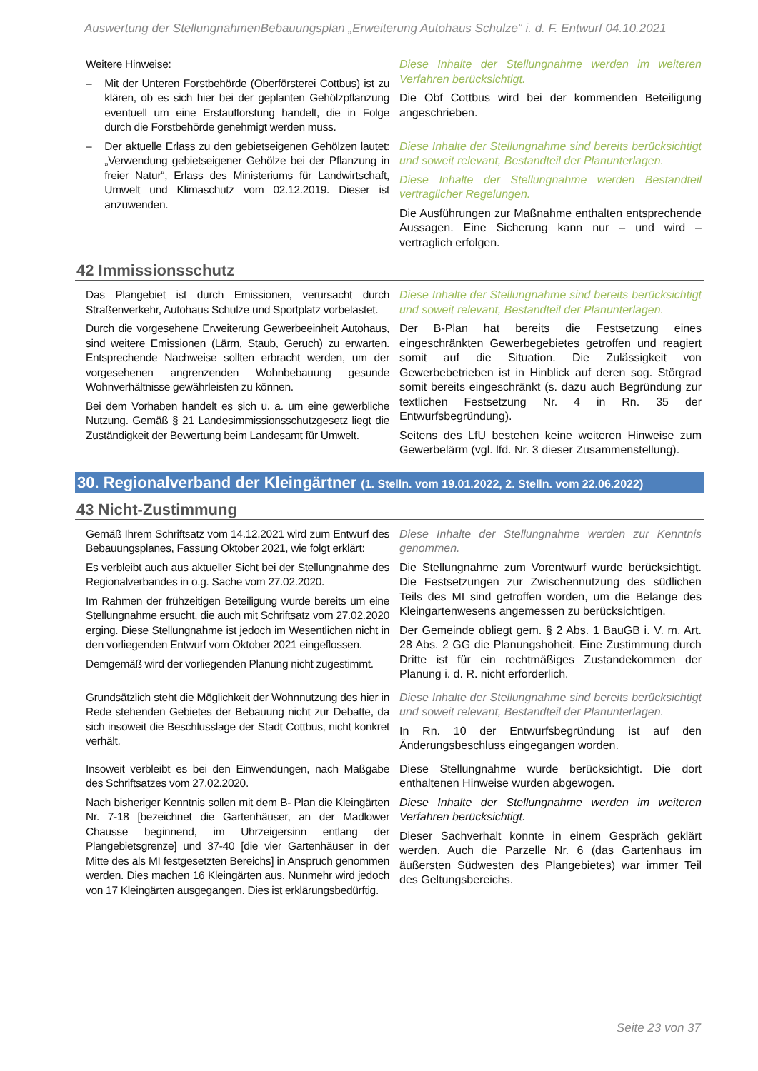Auswertung der StellungnahmenBebauungsplan „Erweiterung Autohaus Schulze“ i. d. F. Entwurf 04.10.2021
Weitere Hinweise:
– Mit der Unteren Forstbehörde (Oberförsterei Cottbus) ist zu klären, ob es sich hier bei der geplanten Gehölzpflanzung eventuell um eine Erstaufforstung handelt, die in Folge durch die Forstbehörde genehmigt werden muss.
– Der aktuelle Erlass zu den gebietseigenen Gehölzen lautet: „Verwendung gebietseigener Gehölze bei der Pflanzung in freier Natur“, Erlass des Ministeriums für Landwirtschaft, Umwelt und Klimaschutz vom 02.12.2019. Dieser ist anzuwenden.
Diese Inhalte der Stellungnahme werden im weiteren Verfahren berücksichtigt.
Die Obf Cottbus wird bei der kommenden Beteiligung angeschrieben.
Diese Inhalte der Stellungnahme sind bereits berücksichtigt und soweit relevant, Bestandteil der Planunterlagen.
Diese Inhalte der Stellungnahme werden Bestandteil vertraglicher Regelungen.
Die Ausführungen zur Maßnahme enthalten entsprechende Aussagen. Eine Sicherung kann nur – und wird – vertraglich erfolgen.
42 Immissionsschutz
Das Plangebiet ist durch Emissionen, verursacht durch Straßenverkehr, Autohaus Schulze und Sportplatz vorbelastet.
Durch die vorgesehene Erweiterung Gewerbeeinheit Autohaus, sind weitere Emissionen (Lärm, Staub, Geruch) zu erwarten. Entsprechende Nachweise sollten erbracht werden, um der vorgesehenen angrenzenden Wohnbebauung gesunde Wohnverhältnisse gewährleisten zu können.
Bei dem Vorhaben handelt es sich u. a. um eine gewerbliche Nutzung. Gemäß § 21 Landesimmissionsschutzgesetz liegt die Zuständigkeit der Bewertung beim Landesamt für Umwelt.
Diese Inhalte der Stellungnahme sind bereits berücksichtigt und soweit relevant, Bestandteil der Planunterlagen.
Der B-Plan hat bereits die Festsetzung eines eingeschränkten Gewerbegebietes getroffen und reagiert somit auf die Situation. Die Zulässigkeit von Gewerbebetrieben ist in Hinblick auf deren sog. Störgrad somit bereits eingeschränkt (s. dazu auch Begründung zur textlichen Festsetzung Nr. 4 in Rn. 35 der Entwurfsbegründung).
Seitens des LfU bestehen keine weiteren Hinweise zum Gewerbelärm (vgl. lfd. Nr. 3 dieser Zusammenstellung).
30. Regionalverband der Kleingärtner (1. Stelln. vom 19.01.2022, 2. Stelln. vom 22.06.2022)
43 Nicht-Zustimmung
Gemäß Ihrem Schriftsatz vom 14.12.2021 wird zum Entwurf des Bebauungsplanes, Fassung Oktober 2021, wie folgt erklärt:
Es verbleibt auch aus aktueller Sicht bei der Stellungnahme des Regionalverbandes in o.g. Sache vom 27.02.2020.
Im Rahmen der frühzeitigen Beteiligung wurde bereits um eine Stellungnahme ersucht, die auch mit Schriftsatz vom 27.02.2020 erging. Diese Stellungnahme ist jedoch im Wesentlichen nicht in den vorliegenden Entwurf vom Oktober 2021 eingeflossen.
Demgemäß wird der vorliegenden Planung nicht zugestimmt.
Diese Inhalte der Stellungnahme werden zur Kenntnis genommen.
Die Stellungnahme zum Vorentwurf wurde berücksichtigt. Die Festsetzungen zur Zwischennutzung des südlichen Teils des MI sind getroffen worden, um die Belange des Kleingartenwesens angemessen zu berücksichtigen.
Der Gemeinde obliegt gem. § 2 Abs. 1 BauGB i. V. m. Art. 28 Abs. 2 GG die Planungshoheit. Eine Zustimmung durch Dritte ist für ein rechtmäßiges Zustandekommen der Planung i. d. R. nicht erforderlich.
Grundsätzlich steht die Möglichkeit der Wohnnutzung des hier in Rede stehenden Gebietes der Bebauung nicht zur Debatte, da sich insoweit die Beschlusslage der Stadt Cottbus, nicht konkret verhält.
Diese Inhalte der Stellungnahme sind bereits berücksichtigt und soweit relevant, Bestandteil der Planunterlagen.
In Rn. 10 der Entwurfsbegründung ist auf den Änderungsbeschluss eingegangen worden.
Insoweit verbleibt es bei den Einwendungen, nach Maßgabe des Schriftsatzes vom 27.02.2020.
Nach bisheriger Kenntnis sollen mit dem B- Plan die Kleingärten Nr. 7-18 [bezeichnet die Gartenhäuser, an der Madlower Chausse beginnend, im Uhrzeigersinn entlang der Plangebietsgrenze] und 37-40 [die vier Gartenhäuser in der Mitte des als MI festgesetzten Bereichs] in Anspruch genommen werden. Dies machen 16 Kleingärten aus. Nunmehr wird jedoch von 17 Kleingärten ausgegangen. Dies ist erklärungsbedürftig.
Diese Stellungnahme wurde berücksichtigt. Die dort enthaltenen Hinweise wurden abgewogen.
Diese Inhalte der Stellungnahme werden im weiteren Verfahren berücksichtigt.
Dieser Sachverhalt konnte in einem Gespräch geklärt werden. Auch die Parzelle Nr. 6 (das Gartenhaus im äußersten Südwesten des Plangebietes) war immer Teil des Geltungsbereichs.
Seite 23 von 37